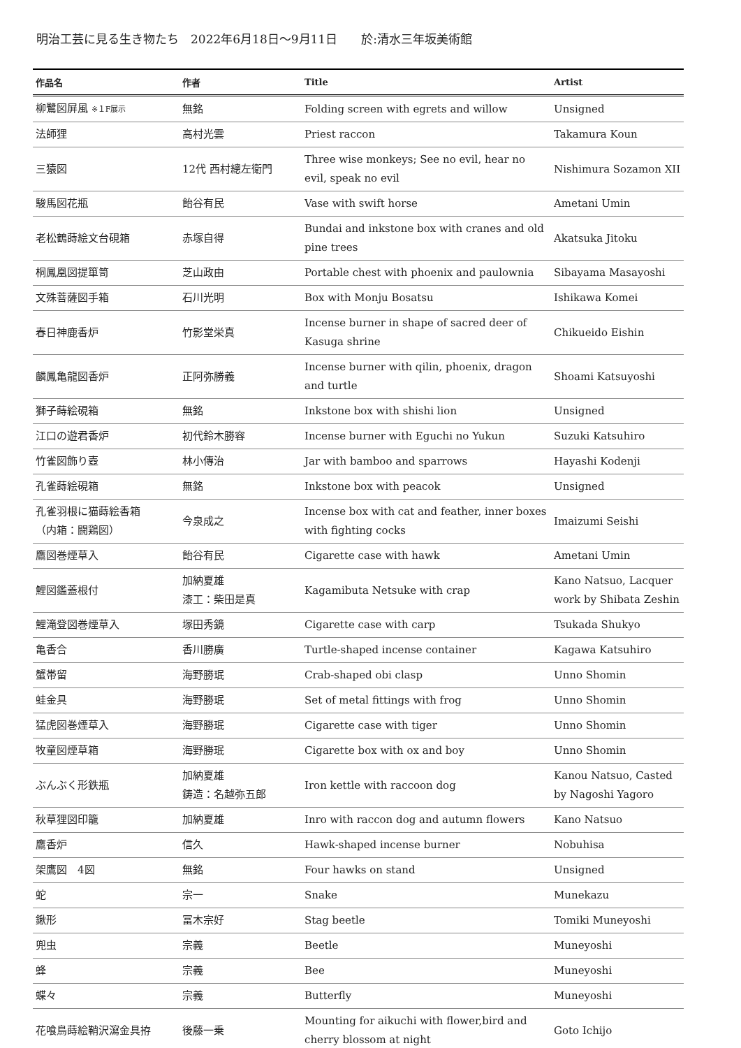明治工芸に見る生き物たち　2022年6月18日～9月11日　　於:清水三年坂美術館
| 作品名 | 作者 | Title | Artist |
| --- | --- | --- | --- |
| 柳鷺図屏風 ※１F展示 | 無銘 | Folding screen with egrets and willow | Unsigned |
| 法師狸 | 高村光雲 | Priest raccon | Takamura Koun |
| 三猿図 | 12代 西村總左衛門 | Three wise monkeys; See no evil, hear no evil, speak no evil | Nishimura Sozamon XII |
| 駿馬図花瓶 | 飴谷有民 | Vase with swift horse | Ametani Umin |
| 老松鶴蒔絵文台硯箱 | 赤塚自得 | Bundai and inkstone box with cranes and old pine trees | Akatsuka Jitoku |
| 桐鳳凰図提箪笥 | 芝山政由 | Portable chest with phoenix and paulownia | Sibayama Masayoshi |
| 文殊菩薩図手箱 | 石川光明 | Box with Monju Bosatsu | Ishikawa Komei |
| 春日神鹿香炉 | 竹影堂栄真 | Incense burner in shape of sacred deer of Kasuga shrine | Chikueido Eishin |
| 麟鳳亀龍図香炉 | 正阿弥勝義 | Incense burner with qilin, phoenix, dragon and turtle | Shoami Katsuyoshi |
| 獅子蒔絵硯箱 | 無銘 | Inkstone box with shishi lion | Unsigned |
| 江口の遊君香炉 | 初代鈴木勝容 | Incense burner with Eguchi no Yukun | Suzuki Katsuhiro |
| 竹雀図飾り壺 | 林小傳治 | Jar with bamboo and sparrows | Hayashi Kodenji |
| 孔雀蒔絵硯箱 | 無銘 | Inkstone box with peacok | Unsigned |
| 孔雀羽根に猫蒔絵香箱 （内箱：闘鶏図） | 今泉成之 | Incense box with cat and feather, inner boxes with fighting cocks | Imaizumi Seishi |
| 鷹図巻煙草入 | 飴谷有民 | Cigarette case with hawk | Ametani Umin |
| 鯉図鑑蓋根付 | 加納夏雄 漆工：柴田是真 | Kagamibuta Netsuke with crap | Kano Natsuo, Lacquer work by Shibata Zeshin |
| 鯉滝登図巻煙草入 | 塚田秀鏡 | Cigarette case with carp | Tsukada Shukyo |
| 亀香合 | 香川勝廣 | Turtle-shaped incense container | Kagawa Katsuhiro |
| 蟹帯留 | 海野勝珉 | Crab-shaped obi clasp | Unno Shomin |
| 蛙金具 | 海野勝珉 | Set of metal fittings with frog | Unno Shomin |
| 猛虎図巻煙草入 | 海野勝珉 | Cigarette case with tiger | Unno Shomin |
| 牧童図煙草箱 | 海野勝珉 | Cigarette box with ox and boy | Unno Shomin |
| ぶんぶく形鉄瓶 | 加納夏雄 鋳造：名越弥五郎 | Iron kettle with raccoon dog | Kanou Natsuo, Casted by Nagoshi Yagoro |
| 秋草狸図印籠 | 加納夏雄 | Inro with raccon dog and autumn flowers | Kano Natsuo |
| 鷹香炉 | 信久 | Hawk-shaped incense burner | Nobuhisa |
| 架鷹図 4図 | 無銘 | Four hawks on stand | Unsigned |
| 蛇 | 宗一 | Snake | Munekazu |
| 鍬形 | 冨木宗好 | Stag beetle | Tomiki Muneyoshi |
| 兜虫 | 宗義 | Beetle | Muneyoshi |
| 蜂 | 宗義 | Bee | Muneyoshi |
| 蝶々 | 宗義 | Butterfly | Muneyoshi |
| 花喰鳥蒔絵鞘沢瀉金具拵 | 後藤一乗 | Mounting for aikuchi with flower,bird and cherry blossom at night | Goto Ichijo |